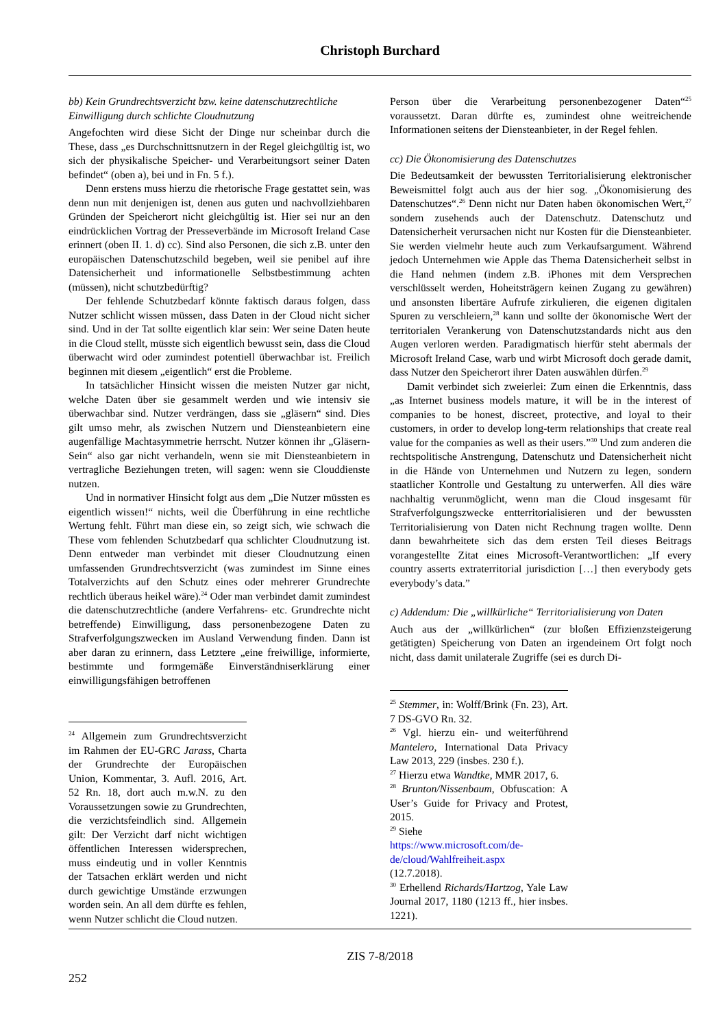Christoph Burchard
bb) Kein Grundrechtsverzicht bzw. keine datenschutzrechtliche Einwilligung durch schlichte Cloudnutzung
Angefochten wird diese Sicht der Dinge nur scheinbar durch die These, dass „es Durchschnittsnutzern in der Regel gleichgültig ist, wo sich der physikalische Speicher- und Verarbeitungsort seiner Daten befindet“ (oben a), bei und in Fn. 5 f.).
Denn erstens muss hierzu die rhetorische Frage gestattet sein, was denn nun mit denjenigen ist, denen aus guten und nachvollziehbaren Gründen der Speicherort nicht gleichgültig ist. Hier sei nur an den eindrücklichen Vortrag der Presseverbände im Microsoft Ireland Case erinnert (oben II. 1. d) cc). Sind also Personen, die sich z.B. unter den europäischen Datenschutzschild begeben, weil sie penibel auf ihre Datensicherheit und informationelle Selbstbestimmung achten (müssen), nicht schutzbedürftig?
Der fehlende Schutzbedarf könnte faktisch daraus folgen, dass Nutzer schlicht wissen müssen, dass Daten in der Cloud nicht sicher sind. Und in der Tat sollte eigentlich klar sein: Wer seine Daten heute in die Cloud stellt, müsste sich eigentlich bewusst sein, dass die Cloud überwacht wird oder zumindest potentiell überwachbar ist. Freilich beginnen mit diesem „eigentlich“ erst die Probleme.
In tatsächlicher Hinsicht wissen die meisten Nutzer gar nicht, welche Daten über sie gesammelt werden und wie intensiv sie überwachbar sind. Nutzer verdrängen, dass sie „gläsern“ sind. Dies gilt umso mehr, als zwischen Nutzern und Diensteanbietern eine augenfällige Machtasymmetrie herrscht. Nutzer können ihr „Gläsern-Sein“ also gar nicht verhandeln, wenn sie mit Diensteanbietern in vertragliche Beziehungen treten, will sagen: wenn sie Clouddienste nutzen.
Und in normativer Hinsicht folgt aus dem „Die Nutzer müssten es eigentlich wissen!“ nichts, weil die Überführung in eine rechtliche Wertung fehlt. Führt man diese ein, so zeigt sich, wie schwach die These vom fehlenden Schutzbedarf qua schlichter Cloudnutzung ist. Denn entweder man verbindet mit dieser Cloudnutzung einen umfassenden Grundrechtsverzicht (was zumindest im Sinne eines Totalverzichts auf den Schutz eines oder mehrerer Grundrechte rechtlich überaus heikel wäre).<sup>24</sup> Oder man verbindet damit zumindest die datenschutzrechtliche (andere Verfahrens- etc. Grundrechte nicht betreffende) Einwilligung, dass personenbezogene Daten zu Strafverfolgungszwecken im Ausland Verwendung finden. Dann ist aber daran zu erinnern, dass Letztere „eine freiwillige, informierte, bestimmte und formgemäße Einverständniserklärung einer einwilligungsfähigen betroffenen
<sup>24</sup> Allgemein zum Grundrechtsverzicht im Rahmen der EU-GRC Jarass, Charta der Grundrechte der Europäischen Union, Kommentar, 3. Aufl. 2016, Art. 52 Rn. 18, dort auch m.w.N. zu den Voraussetzungen sowie zu Grundrechten, die verzichtsfeindlich sind. Allgemein gilt: Der Verzicht darf nicht wichtigen öffentlichen Interessen widersprechen, muss eindeutig und in voller Kenntnis der Tatsachen erklärt werden und nicht durch gewichtige Umstände erzwungen worden sein. An all dem dürfte es fehlen, wenn Nutzer schlicht die Cloud nutzen.
Person über die Verarbeitung personenbezogener Daten“<sup>25</sup> voraussetzt. Daran dürfte es, zumindest ohne weitreichende Informationen seitens der Diensteanbieter, in der Regel fehlen.
cc) Die Ökonomisierung des Datenschutzes
Die Bedeutsamkeit der bewussten Territorialisierung elektronischer Beweismittel folgt auch aus der hier sog. „Ökonomisierung des Datenschutzes“.<sup>26</sup> Denn nicht nur Daten haben ökonomischen Wert,<sup>27</sup> sondern zusehends auch der Datenschutz. Datenschutz und Datensicherheit verursachen nicht nur Kosten für die Diensteanbieter. Sie werden vielmehr heute auch zum Verkaufsargument. Während jedoch Unternehmen wie Apple das Thema Datensicherheit selbst in die Hand nehmen (indem z.B. iPhones mit dem Versprechen verschlüsselt werden, Hoheitsträgern keinen Zugang zu gewähren) und ansonsten libertäre Aufrufe zirkulieren, die eigenen digitalen Spuren zu verschleiern,<sup>28</sup> kann und sollte der ökonomische Wert der territorialen Verankerung von Datenschutzstandards nicht aus den Augen verloren werden. Paradigmatisch hierfür steht abermals der Microsoft Ireland Case, warb und wirbt Microsoft doch gerade damit, dass Nutzer den Speicherort ihrer Daten auswählen dürfen.<sup>29</sup>
Damit verbindet sich zweierlei: Zum einen die Erkenntnis, dass „as Internet business models mature, it will be in the interest of companies to be honest, discreet, protective, and loyal to their customers, in order to develop long-term relationships that create real value for the companies as well as their users.”<sup>30</sup> Und zum anderen die rechtspolitische Anstrengung, Datenschutz und Datensicherheit nicht in die Hände von Unternehmen und Nutzern zu legen, sondern staatlicher Kontrolle und Gestaltung zu unterwerfen. All dies wäre nachhaltig verunmöglicht, wenn man die Cloud insgesamt für Strafverfolgungszwecke entterritorialisieren und der bewussten Territorialisierung von Daten nicht Rechnung tragen wollte. Denn dann bewahrheitete sich das dem ersten Teil dieses Beitrags vorangestellte Zitat eines Microsoft-Verantwortlichen: „If every country asserts extraterritorial jurisdiction […] then everybody gets everybody’s data.”
c) Addendum: Die „willkürliche“ Territorialisierung von Daten
Auch aus der „willkürlichen“ (zur bloßen Effizienzsteigerung getätigten) Speicherung von Daten an irgendeinem Ort folgt noch nicht, dass damit unilaterale Zugriffe (sei es durch Di-
<sup>25</sup> Stemmer, in: Wolff/Brink (Fn. 23), Art. 7 DS-GVO Rn. 32.
<sup>26</sup> Vgl. hierzu ein- und weiterführend Mantelero, International Data Privacy Law 2013, 229 (insbes. 230 f.).
<sup>27</sup> Hierzu etwa Wandtke, MMR 2017, 6.
<sup>28</sup> Brunton/Nissenbaum, Obfuscation: A User’s Guide for Privacy and Protest, 2015.
<sup>29</sup> Siehe
https://www.microsoft.com/de-de/cloud/Wahlfreiheit.aspx
(12.7.2018).
<sup>30</sup> Erhellend Richards/Hartzog, Yale Law Journal 2017, 1180 (1213 ff., hier insbes. 1221).
ZIS 7-8/2018
252